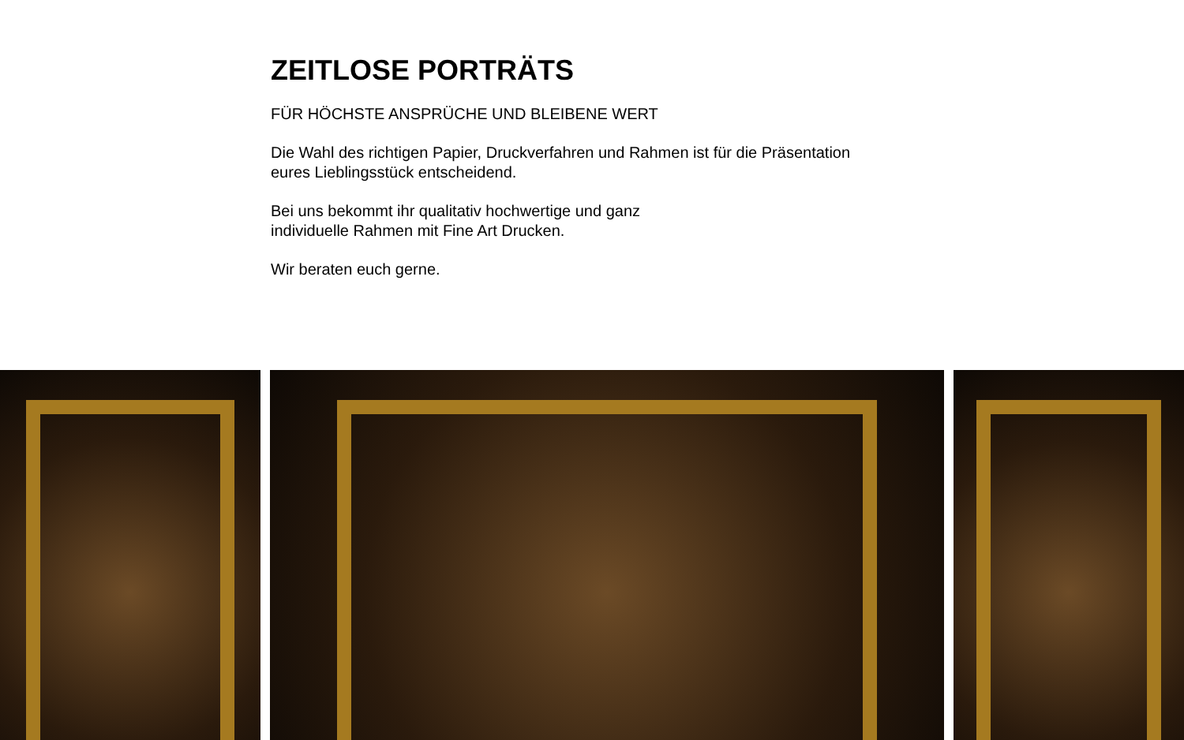ZEITLOSE PORTRÄTS
FÜR HÖCHSTE ANSPRÜCHE UND BLEIBENE WERT
Die Wahl des richtigen Papier, Druckverfahren und Rahmen ist für die Präsentation
eures Lieblingsstück entscheidend.
Bei uns bekommt ihr qualitativ hochwertige und ganz
individuelle Rahmen mit Fine Art Drucken.
Wir beraten euch gerne.